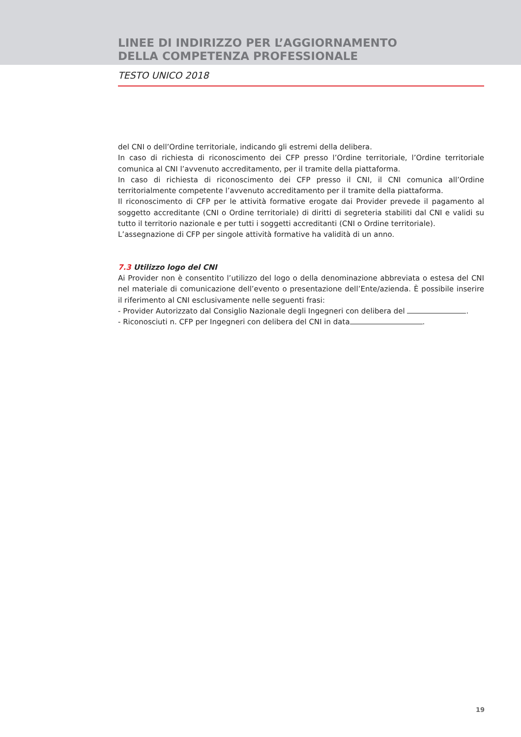LINEE DI INDIRIZZO PER L’AGGIORNAMENTO
DELLA COMPETENZA PROFESSIONALE
TESTO UNICO 2018
del CNI o dell’Ordine territoriale, indicando gli estremi della delibera.
In caso di richiesta di riconoscimento dei CFP presso l’Ordine territoriale, l’Ordine territoriale comunica al CNI l’avvenuto accreditamento, per il tramite della piattaforma.
In caso di richiesta di riconoscimento dei CFP presso il CNI, il CNI comunica all’Ordine territorialmente competente l’avvenuto accreditamento per il tramite della piattaforma.
Il riconoscimento di CFP per le attività formative erogate dai Provider prevede il pagamento al soggetto accreditante (CNI o Ordine territoriale) di diritti di segreteria stabiliti dal CNI e validi su tutto il territorio nazionale e per tutti i soggetti accreditanti (CNI o Ordine territoriale).
L’assegnazione di CFP per singole attività formative ha validità di un anno.
7.3 Utilizzo logo del CNI
Ai Provider non è consentito l’utilizzo del logo o della denominazione abbreviata o estesa del CNI nel materiale di comunicazione dell’evento o presentazione dell’Ente/azienda. È possibile inserire il riferimento al CNI esclusivamente nelle seguenti frasi:
- Provider Autorizzato dal Consiglio Nazionale degli Ingegneri con delibera del .
- Riconosciuti n. CFP per Ingegneri con delibera del CNI in data .
19